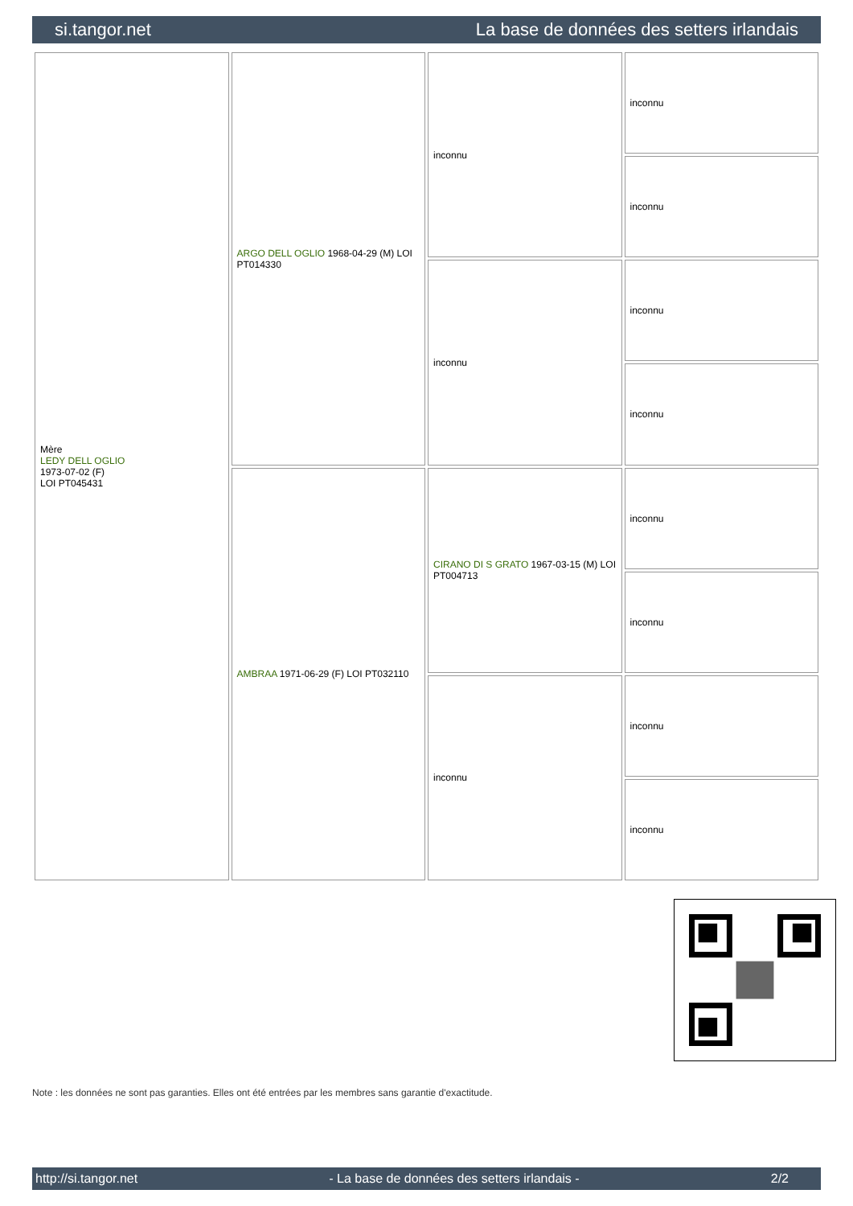si.tangor.net La base de données des setters irlandais
| Mère LEDY DELL OGLIO 1973-07-02 (F) LOI PT045431 | ARGO DELL OGLIO 1968-04-29 (M) LOI PT014330 | inconnu | inconnu |
| | | | inconnu |
| | | inconnu | inconnu |
| | | | inconnu |
| | AMBRAA 1971-06-29 (F) LOI PT032110 | CIRANO DI S GRATO 1967-03-15 (M) LOI PT004713 | inconnu |
| | | | inconnu |
| | | inconnu | inconnu |
| | | | inconnu |
Note : les données ne sont pas garanties. Elles ont été entrées par les membres sans garantie d'exactitude.
http://si.tangor.net - La base de données des setters irlandais - 2/2